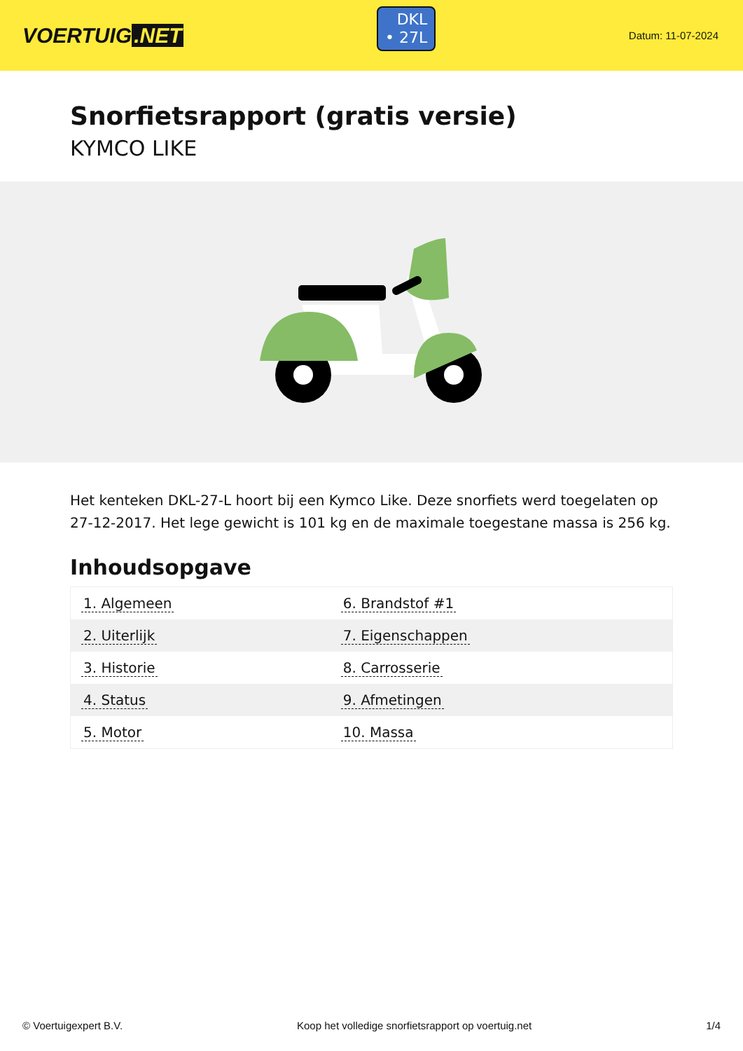VOERTUIG.NET
DKL
• 27L
Datum: 11-07-2024
Snorfietsrapport (gratis versie)
KYMCO LIKE
Het kenteken DKL-27-L hoort bij een Kymco Like. Deze snorfiets werd toegelaten op 27-12-2017. Het lege gewicht is 101 kg en de maximale toegestane massa is 256 kg.
Inhoudsopgave
| 1. Algemeen | 6. Brandstof #1 |
| 2. Uiterlijk | 7. Eigenschappen |
| 3. Historie | 8. Carrosserie |
| 4. Status | 9. Afmetingen |
| 5. Motor | 10. Massa |
© Voertuigexpert B.V. Koop het volledige snorfietsrapport op voertuig.net 1/4